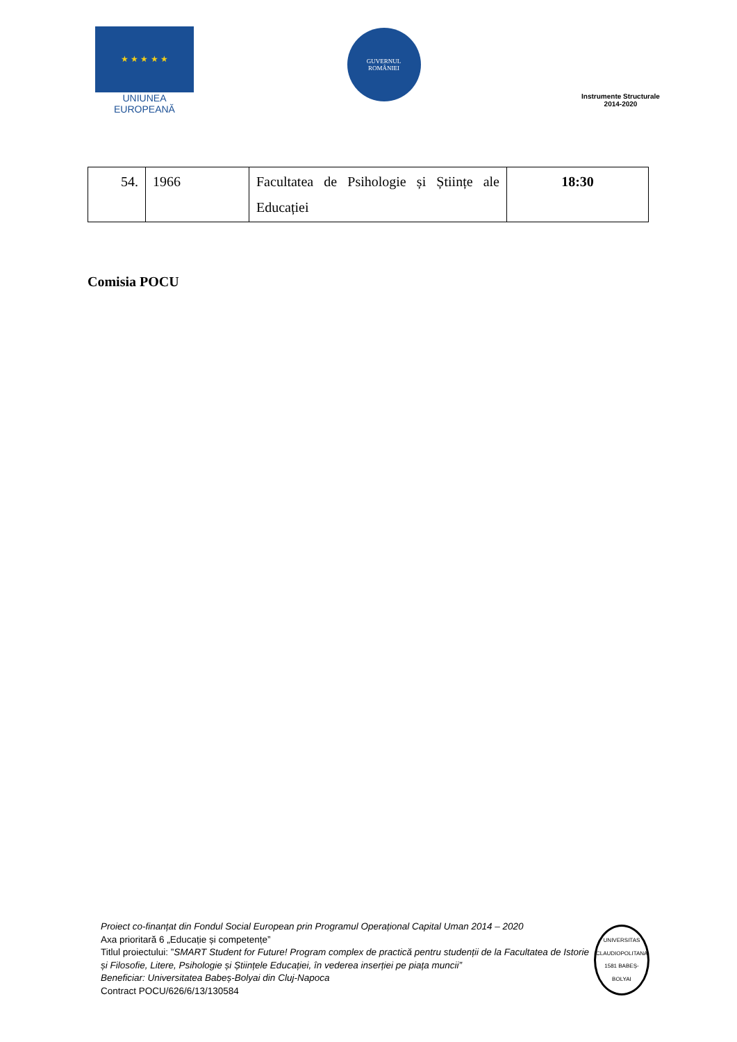★ ★ ★ ★ ★
UNIUNEA EUROPEANĂ
GUVERNUL
ROMÂNIEI
Instrumente Structurale
2014-2020
| 54. | 1966 | Facultatea de Psihologie și Științe ale Educației | 18:30 |
Comisia POCU
Proiect co-finanțat din Fondul Social European prin Programul Operațional Capital Uman 2014 – 2020
Axa prioritară 6 „Educație și competențe”
Titlul proiectului: ”SMART Student for Future! Program complex de practică pentru studenții de la Facultatea de Istorie și Filosofie, Litere, Psihologie și Științele Educației, în vederea inserției pe piața muncii”
Beneficiar: Universitatea Babeș-Bolyai din Cluj-Napoca
Contract POCU/626/6/13/130584
UNIVERSITAS CLAUDIOPOLITANA 1581 BABEȘ-BOLYAI